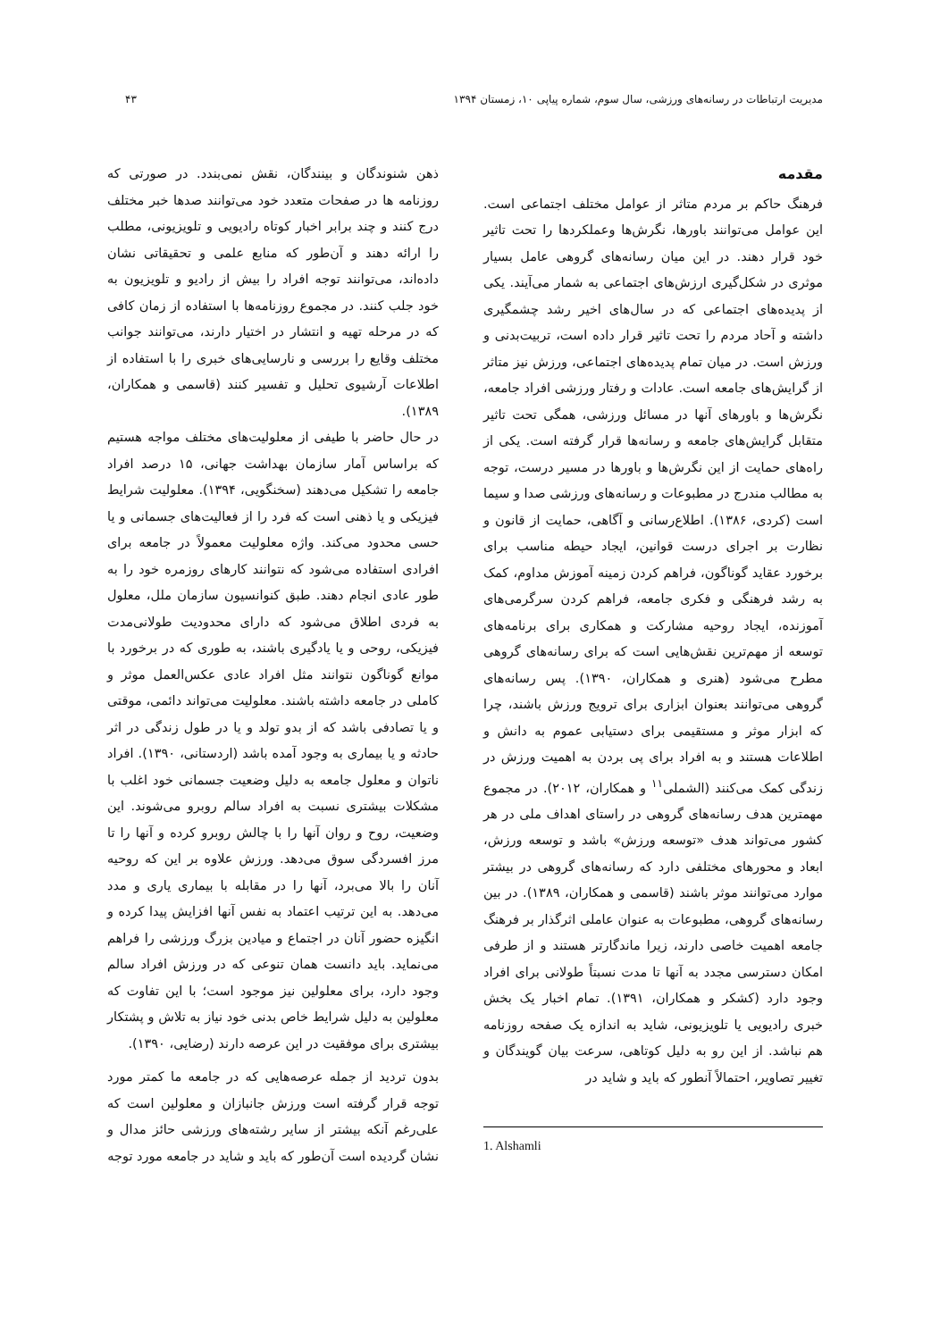مدیریت ارتباطات در رسانه‌های ورزشی، سال سوم، شماره پیاپی ۱۰، زمستان ۱۳۹۴ ۴۳
مقدمه
فرهنگ حاکم بر مردم متاثر از عوامل مختلف اجتماعی است. این عوامل می‌توانند باورها، نگرش‌ها وعملکردها را تحت تاثیر خود قرار دهند. در این میان رسانه‌های گروهی عامل بسیار موثری در شکل‌گیری ارزش‌های اجتماعی به شمار می‌آیند. یکی از پدیده‌های اجتماعی که در سال‌های اخیر رشد چشمگیری داشته و آحاد مردم را تحت تاثیر قرار داده است، تربیت‌بدنی و ورزش است. در میان تمام پدیده‌های اجتماعی، ورزش نیز متاثر از گرایش‌های جامعه است. عادات و رفتار ورزشی افراد جامعه، نگرش‌ها و باورهای آنها در مسائل ورزشی، همگی تحت تاثیر متقابل گرایش‌های جامعه و رسانه‌ها قرار گرفته است. یکی از راه‌های حمایت از این نگرش‌ها و باورها در مسیر درست، توجه به مطالب مندرج در مطبوعات و رسانه‌های ورزشی صدا و سیما است (کردی، ۱۳۸۶). اطلاع‌رسانی و آگاهی، حمایت از قانون و نظارت بر اجرای درست قوانین، ایجاد حیطه مناسب برای برخورد عقاید گوناگون، فراهم کردن زمینه آموزش مداوم، کمک به رشد فرهنگی و فکری جامعه، فراهم کردن سرگرمی‌های آموزنده، ایجاد روحیه مشارکت و همکاری برای برنامه‌های توسعه از مهم‌ترین نقش‌هایی است که برای رسانه‌های گروهی مطرح می‌شود (هنری و همکاران، ۱۳۹۰). پس رسانه‌های گروهی می‌توانند بعنوان ابزاری برای ترویج ورزش باشند، چرا که ابزار موثر و مستقیمی برای دستیابی عموم به دانش و اطلاعات هستند و به افراد برای پی بردن به اهمیت ورزش در زندگی کمک می‌کنند (الشملی<sup>۱۱</sup> و همکاران، ۲۰۱۲). در مجموع مهمترین هدف رسانه‌های گروهی در راستای اهداف ملی در هر کشور می‌تواند هدف «توسعه ورزش» باشد و توسعه ورزش، ابعاد و محورهای مختلفی دارد که رسانه‌های گروهی در بیشتر موارد می‌توانند موثر باشند (قاسمی و همکاران، ۱۳۸۹). در بین رسانه‌های گروهی، مطبوعات به عنوان عاملی اثرگذار بر فرهنگ جامعه اهمیت خاصی دارند، زیرا ماندگارتر هستند و از طرفی امکان دسترسی مجدد به آنها تا مدت نسبتاً طولانی برای افراد وجود دارد (کشکر و همکاران، ۱۳۹۱). تمام اخبار یک بخش خبری رادیویی یا تلویزیونی، شاید به اندازه یک صفحه روزنامه هم نباشد. از این رو به دلیل کوتاهی، سرعت بیان گویندگان و تغییر تصاویر، احتمالاً آنطور که باید و شاید در
1. Alshamli
ذهن شنوندگان و بینندگان، نقش نمی‌بندد. در صورتی که روزنامه ها در صفحات متعدد خود می‌توانند صدها خبر مختلف درج کنند و چند برابر اخبار کوتاه رادیویی و تلویزیونی، مطلب را ارائه دهند و آن‌طور که منابع علمی و تحقیقاتی نشان داده‌اند، می‌توانند توجه افراد را بیش از رادیو و تلویزیون به خود جلب کنند. در مجموع روزنامه‌ها با استفاده از زمان کافی که در مرحله تهیه و انتشار در اختیار دارند، می‌توانند جوانب مختلف وقایع را بررسی و نارسایی‌های خبری را با استفاده از اطلاعات آرشیوی تحلیل و تفسیر کنند (قاسمی و همکاران، ۱۳۸۹).
در حال حاضر با طیفی از معلولیت‌های مختلف مواجه هستیم که براساس آمار سازمان بهداشت جهانی، ۱۵ درصد افراد جامعه را تشکیل می‌دهند (سخنگویی، ۱۳۹۴). معلولیت شرایط فیزیکی و یا ذهنی است که فرد را از فعالیت‌های جسمانی و یا حسی محدود می‌کند. واژه معلولیت معمولاً در جامعه برای افرادی استفاده می‌شود که نتوانند کارهای روزمره خود را به طور عادی انجام دهند. طبق کنوانسیون سازمان ملل، معلول به فردی اطلاق می‌شود که دارای محدودیت طولانی‌مدت فیزیکی، روحی و یا یادگیری باشند، به طوری که در برخورد با موانع گوناگون نتوانند مثل افراد عادی عکس‌العمل موثر و کاملی در جامعه داشته باشند. معلولیت می‌تواند دائمی، موقتی و یا تصادفی باشد که از بدو تولد و یا در طول زندگی در اثر حادثه و یا بیماری به وجود آمده باشد (اردستانی، ۱۳۹۰). افراد ناتوان و معلول جامعه به دلیل وضعیت جسمانی خود اغلب با مشکلات بیشتری نسبت به افراد سالم روبرو می‌شوند. این وضعیت، روح و روان آنها را با چالش روبرو کرده و آنها را تا مرز افسردگی سوق می‌دهد. ورزش علاوه بر این که روحیه آنان را بالا می‌برد، آنها را در مقابله با بیماری یاری و مدد می‌دهد. به این ترتیب اعتماد به نفس آنها افزایش پیدا کرده و انگیزه حضور آنان در اجتماع و میادین بزرگ ورزشی را فراهم می‌نماید. باید دانست همان تنوعی که در ورزش افراد سالم وجود دارد، برای معلولین نیز موجود است؛ با این تفاوت که معلولین به دلیل شرایط خاص بدنی خود نیاز به تلاش و پشتکار بیشتری برای موفقیت در این عرصه دارند (رضایی، ۱۳۹۰).
بدون تردید از جمله عرصه‌هایی که در جامعه ما کمتر مورد توجه قرار گرفته است ورزش جانبازان و معلولین است که علی‌رغم آنکه بیشتر از سایر رشته‌های ورزشی حائز مدال و نشان گردیده است آن‌طور که باید و شاید در جامعه مورد توجه